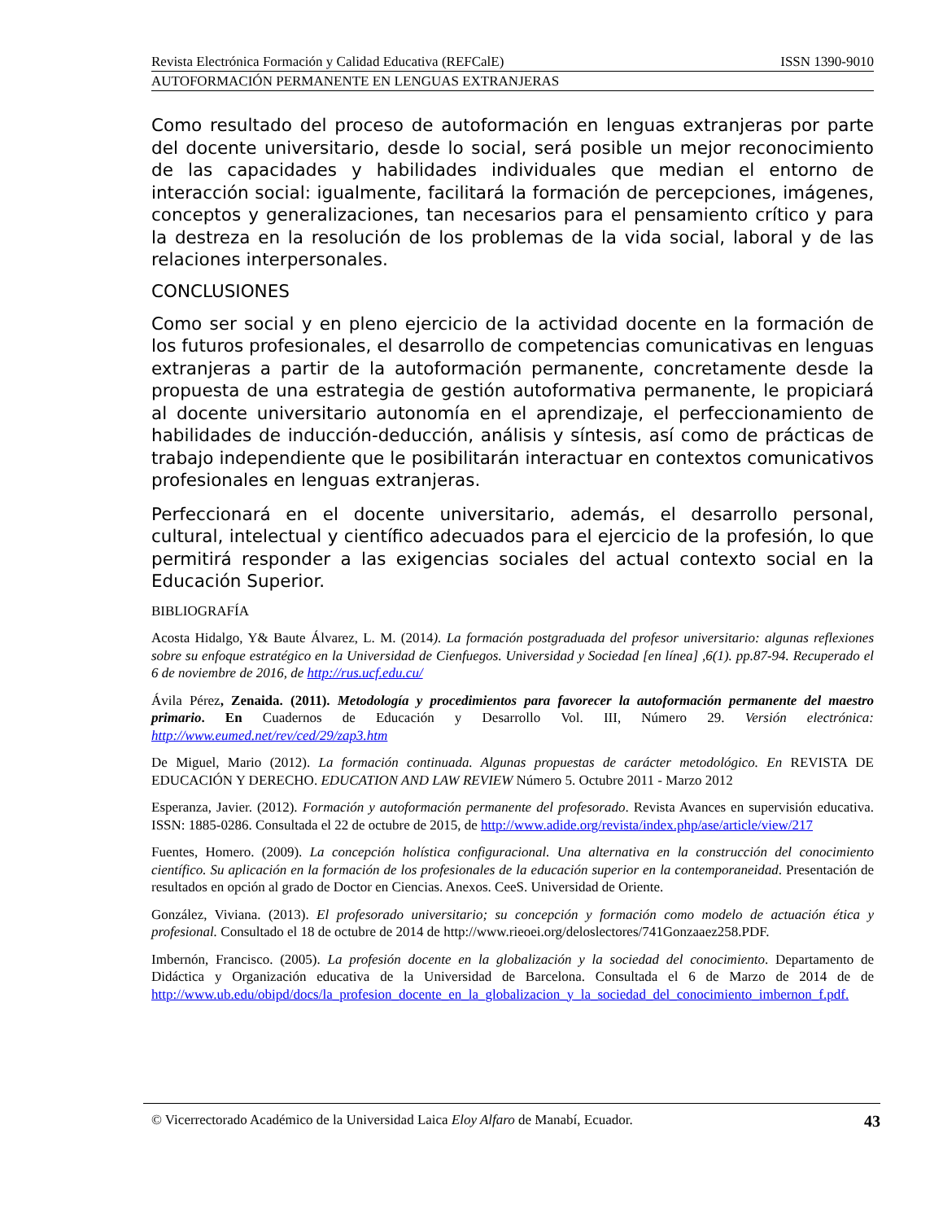Revista Electrónica Formación y Calidad Educativa (REFCalE) ISSN 1390-9010
AUTOFORMACIÓN PERMANENTE EN LENGUAS EXTRANJERAS
Como resultado del proceso de autoformación en lenguas extranjeras por parte del docente universitario, desde lo social, será posible un mejor reconocimiento de las capacidades y habilidades individuales que median el entorno de interacción social: igualmente, facilitará la formación de percepciones, imágenes, conceptos y generalizaciones, tan necesarios para el pensamiento crítico y para la destreza en la resolución de los problemas de la vida social, laboral y de las relaciones interpersonales.
CONCLUSIONES
Como ser social y en pleno ejercicio de la actividad docente en la formación de los futuros profesionales, el desarrollo de competencias comunicativas en lenguas extranjeras a partir de la autoformación permanente, concretamente desde la propuesta de una estrategia de gestión autoformativa permanente, le propiciará al docente universitario autonomía en el aprendizaje, el perfeccionamiento de habilidades de inducción-deducción, análisis y síntesis, así como de prácticas de trabajo independiente que le posibilitarán interactuar en contextos comunicativos profesionales en lenguas extranjeras.
Perfeccionará en el docente universitario, además, el desarrollo personal, cultural, intelectual y científico adecuados para el ejercicio de la profesión, lo que permitirá responder a las exigencias sociales del actual contexto social en la Educación Superior.
BIBLIOGRAFÍA
Acosta Hidalgo, Y& Baute Álvarez, L. M. (2014). La formación postgraduada del profesor universitario: algunas reflexiones sobre su enfoque estratégico en la Universidad de Cienfuegos. Universidad y Sociedad [en línea] ,6(1). pp.87-94. Recuperado el 6 de noviembre de 2016, de http://rus.ucf.edu.cu/
Ávila Pérez, Zenaida. (2011). Metodología y procedimientos para favorecer la autoformación permanente del maestro primario. En Cuadernos de Educación y Desarrollo Vol. III, Número 29. Versión electrónica: http://www.eumed.net/rev/ced/29/zap3.htm
De Miguel, Mario (2012). La formación continuada. Algunas propuestas de carácter metodológico. En REVISTA DE EDUCACIÓN Y DERECHO. EDUCATION AND LAW REVIEW Número 5. Octubre 2011 - Marzo 2012
Esperanza, Javier. (2012). Formación y autoformación permanente del profesorado. Revista Avances en supervisión educativa. ISSN: 1885-0286. Consultada el 22 de octubre de 2015, de http://www.adide.org/revista/index.php/ase/article/view/217
Fuentes, Homero. (2009). La concepción holística configuracional. Una alternativa en la construcción del conocimiento científico. Su aplicación en la formación de los profesionales de la educación superior en la contemporaneidad. Presentación de resultados en opción al grado de Doctor en Ciencias. Anexos. CeeS. Universidad de Oriente.
González, Viviana. (2013). El profesorado universitario; su concepción y formación como modelo de actuación ética y profesional. Consultado el 18 de octubre de 2014 de http://www.rieoei.org/deloslectores/741Gonzaaez258.PDF.
Imbernón, Francisco. (2005). La profesión docente en la globalización y la sociedad del conocimiento. Departamento de Didáctica y Organización educativa de la Universidad de Barcelona. Consultada el 6 de Marzo de 2014 de de http://www.ub.edu/obipd/docs/la_profesion_docente_en_la_globalizacion_y_la_sociedad_del_conocimiento_imbernon_f.pdf.
© Vicerrectorado Académico de la Universidad Laica Eloy Alfaro de Manabí, Ecuador. 43